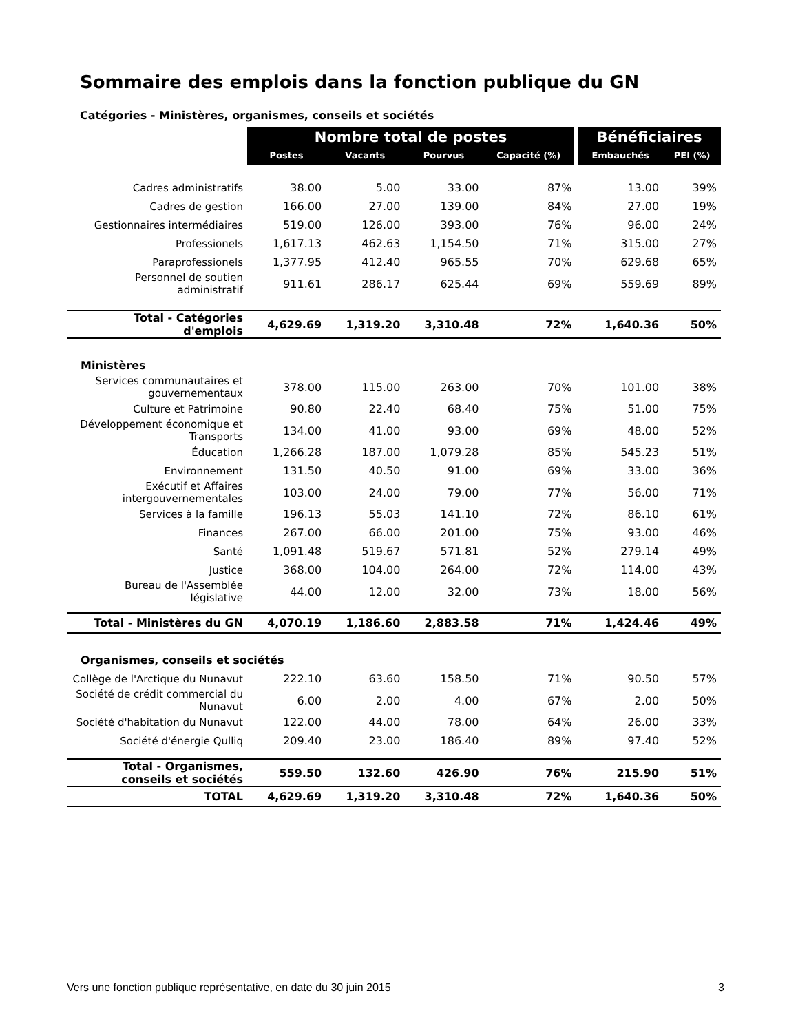Sommaire des emplois dans la fonction publique du GN
Catégories - Ministères, organismes, conseils et sociétés
| | Nombre total de postes | | | | Bénéficiaires | |
| --- | --- | --- | --- | --- | --- | --- |
| | Postes | Vacants | Pourvus | Capacité (%) | Embauchés | PEI (%) |
| Cadres administratifs | 38.00 | 5.00 | 33.00 | 87% | 13.00 | 39% |
| Cadres de gestion | 166.00 | 27.00 | 139.00 | 84% | 27.00 | 19% |
| Gestionnaires intermédiaires | 519.00 | 126.00 | 393.00 | 76% | 96.00 | 24% |
| Professionels | 1,617.13 | 462.63 | 1,154.50 | 71% | 315.00 | 27% |
| Paraprofessionels | 1,377.95 | 412.40 | 965.55 | 70% | 629.68 | 65% |
| Personnel de soutien administratif | 911.61 | 286.17 | 625.44 | 69% | 559.69 | 89% |
| Total - Catégories d'emplois | 4,629.69 | 1,319.20 | 3,310.48 | 72% | 1,640.36 | 50% |
| Ministères | | | | | | |
| Services communautaires et gouvernementaux | 378.00 | 115.00 | 263.00 | 70% | 101.00 | 38% |
| Culture et Patrimoine | 90.80 | 22.40 | 68.40 | 75% | 51.00 | 75% |
| Développement économique et Transports | 134.00 | 41.00 | 93.00 | 69% | 48.00 | 52% |
| Éducation | 1,266.28 | 187.00 | 1,079.28 | 85% | 545.23 | 51% |
| Environnement | 131.50 | 40.50 | 91.00 | 69% | 33.00 | 36% |
| Exécutif et Affaires intergouvernementales | 103.00 | 24.00 | 79.00 | 77% | 56.00 | 71% |
| Services à la famille | 196.13 | 55.03 | 141.10 | 72% | 86.10 | 61% |
| Finances | 267.00 | 66.00 | 201.00 | 75% | 93.00 | 46% |
| Santé | 1,091.48 | 519.67 | 571.81 | 52% | 279.14 | 49% |
| Justice | 368.00 | 104.00 | 264.00 | 72% | 114.00 | 43% |
| Bureau de l'Assemblée législative | 44.00 | 12.00 | 32.00 | 73% | 18.00 | 56% |
| Total - Ministères du GN | 4,070.19 | 1,186.60 | 2,883.58 | 71% | 1,424.46 | 49% |
| Organismes, conseils et sociétés | | | | | | |
| Collège de l'Arctique du Nunavut | 222.10 | 63.60 | 158.50 | 71% | 90.50 | 57% |
| Société de crédit commercial du Nunavut | 6.00 | 2.00 | 4.00 | 67% | 2.00 | 50% |
| Société d'habitation du Nunavut | 122.00 | 44.00 | 78.00 | 64% | 26.00 | 33% |
| Société d'énergie Qulliq | 209.40 | 23.00 | 186.40 | 89% | 97.40 | 52% |
| Total - Organismes, conseils et sociétés | 559.50 | 132.60 | 426.90 | 76% | 215.90 | 51% |
| TOTAL | 4,629.69 | 1,319.20 | 3,310.48 | 72% | 1,640.36 | 50% |
Vers une fonction publique représentative, en date du 30 juin 2015 3